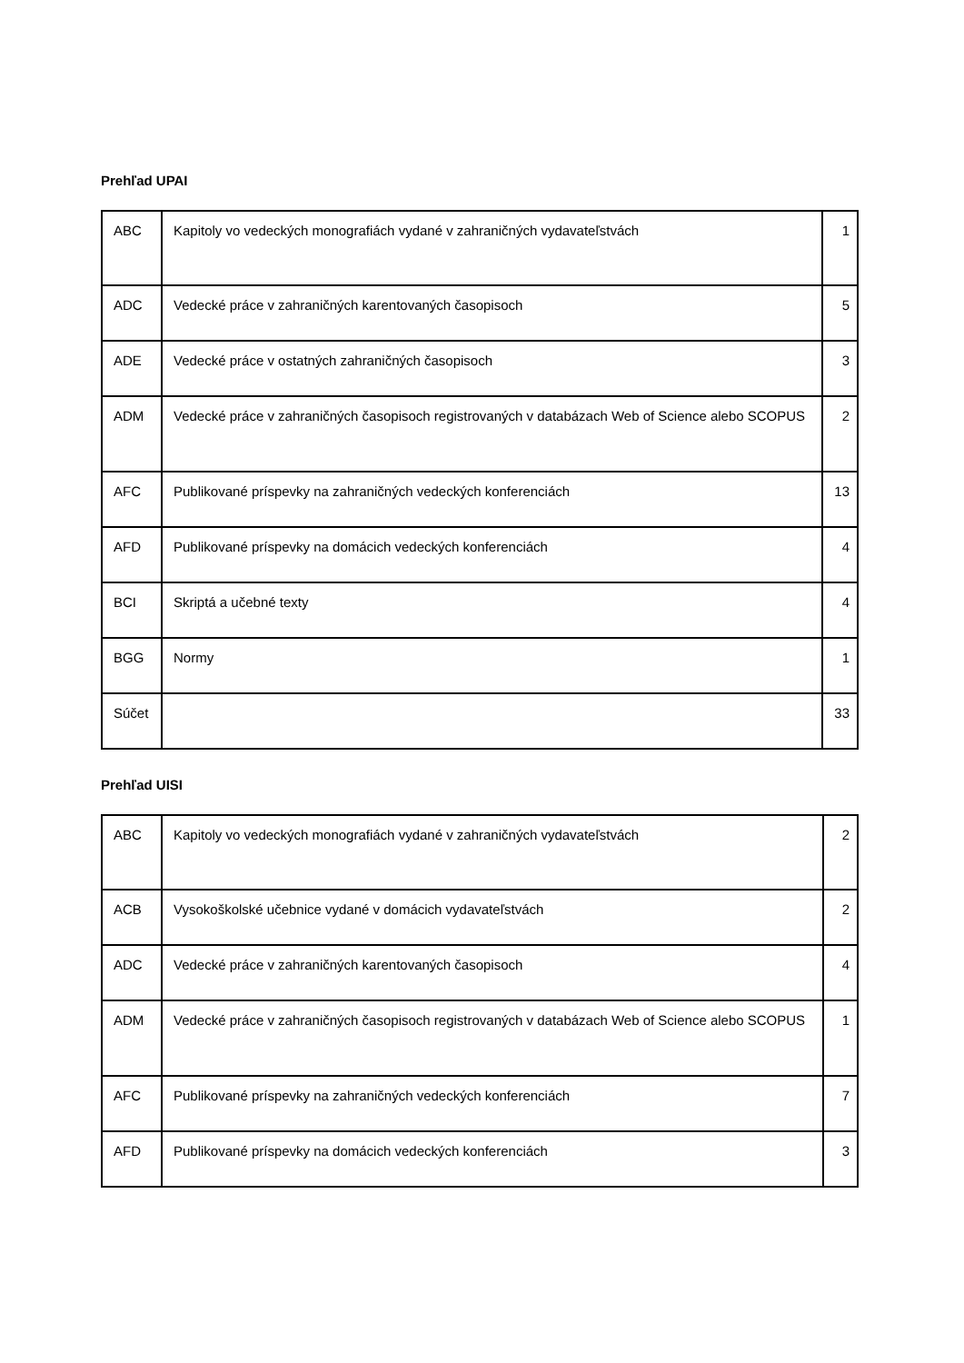Prehľad UPAI
| ABC | Kapitoly vo vedeckých monografiách vydané v zahraničných vydavateľstvách | 1 |
| ADC | Vedecké práce v zahraničných karentovaných časopisoch | 5 |
| ADE | Vedecké práce v ostatných zahraničných časopisoch | 3 |
| ADM | Vedecké práce v zahraničných časopisoch registrovaných v databázach Web of Science alebo SCOPUS | 2 |
| AFC | Publikované príspevky na zahraničných vedeckých konferenciách | 13 |
| AFD | Publikované príspevky na domácich vedeckých konferenciách | 4 |
| BCI | Skriptá a učebné texty | 4 |
| BGG | Normy | 1 |
| Súčet | | 33 |
Prehľad UISI
| ABC | Kapitoly vo vedeckých monografiách vydané v zahraničných vydavateľstvách | 2 |
| ACB | Vysokoškolské učebnice vydané v domácich vydavateľstvách | 2 |
| ADC | Vedecké práce v zahraničných karentovaných časopisoch | 4 |
| ADM | Vedecké práce v zahraničných časopisoch registrovaných v databázach Web of Science alebo SCOPUS | 1 |
| AFC | Publikované príspevky na zahraničných vedeckých konferenciách | 7 |
| AFD | Publikované príspevky na domácich vedeckých konferenciách | 3 |